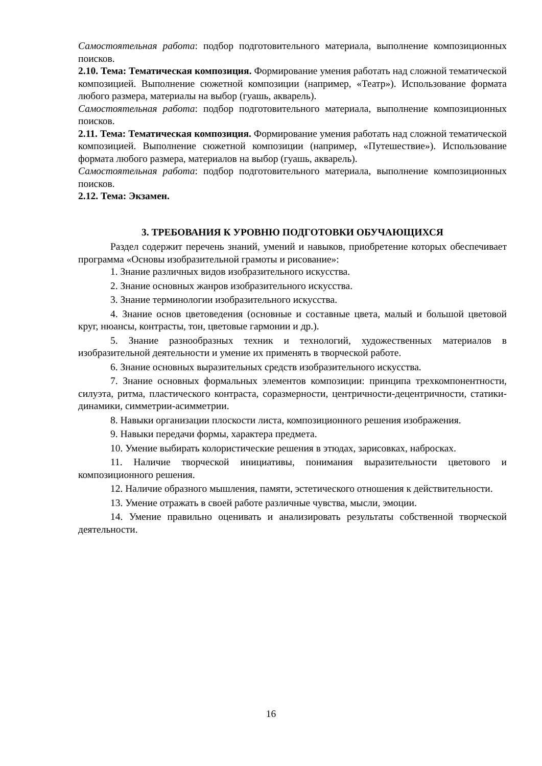Самостоятельная работа: подбор подготовительного материала, выполнение композиционных поисков.
2.10. Тема: Тематическая композиция. Формирование умения работать над сложной тематической композицией. Выполнение сюжетной композиции (например, «Театр»). Использование формата любого размера, материалы на выбор (гуашь, акварель).
Самостоятельная работа: подбор подготовительного материала, выполнение композиционных поисков.
2.11. Тема: Тематическая композиция. Формирование умения работать над сложной тематической композицией. Выполнение сюжетной композиции (например, «Путешествие»). Использование формата любого размера, материалов на выбор (гуашь, акварель).
Самостоятельная работа: подбор подготовительного материала, выполнение композиционных поисков.
2.12. Тема: Экзамен.
3. ТРЕБОВАНИЯ К УРОВНЮ ПОДГОТОВКИ ОБУЧАЮЩИХСЯ
Раздел содержит перечень знаний, умений и навыков, приобретение которых обеспечивает программа «Основы изобразительной грамоты и рисование»:
1. Знание различных видов изобразительного искусства.
2. Знание основных жанров изобразительного искусства.
3. Знание терминологии изобразительного искусства.
4. Знание основ цветоведения (основные и составные цвета, малый и большой цветовой круг, нюансы, контрасты, тон, цветовые гармонии и др.).
5. Знание разнообразных техник и технологий, художественных материалов в изобразительной деятельности и умение их применять в творческой работе.
6. Знание основных выразительных средств изобразительного искусства.
7. Знание основных формальных элементов композиции: принципа трехкомпонентности, силуэта, ритма, пластического контраста, соразмерности, центричности-децентричности, статики-динамики, симметрии-асимметрии.
8. Навыки организации плоскости листа, композиционного решения изображения.
9. Навыки передачи формы, характера предмета.
10. Умение выбирать колористические решения в этюдах, зарисовках, набросках.
11. Наличие творческой инициативы, понимания выразительности цветового и композиционного решения.
12. Наличие образного мышления, памяти, эстетического отношения к действительности.
13. Умение отражать в своей работе различные чувства, мысли, эмоции.
14. Умение правильно оценивать и анализировать результаты собственной творческой деятельности.
16